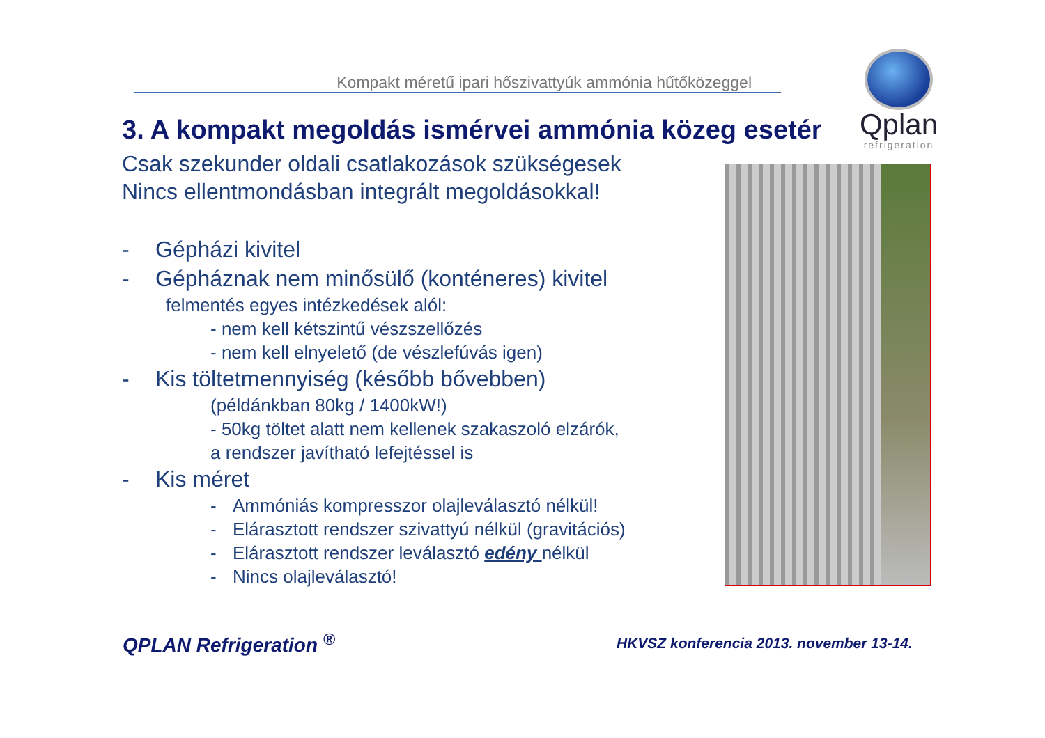Kompakt méretű ipari hőszivattyúk ammónia hűtőközeggel
Qplan
refrigeration
3. A kompakt megoldás ismérvei ammónia közeg esetér
Csak szekunder oldali csatlakozások szükségesek
Nincs ellentmondásban integrált megoldásokkal!
- Gépházi kivitel
- Gépháznak nem minősülő (konténeres) kivitel
felmentés egyes intézkedések alól:
- nem kell kétszintű vészszellőzés
- nem kell elnyelető (de vészlefúvás igen)
- Kis töltetmennyiség (később bővebben)
(példánkban 80kg / 1400kW!)
- 50kg töltet alatt nem kellenek szakaszoló elzárók,
a rendszer javítható lefejtéssel is
- Kis méret
- Ammóniás kompresszor olajleválasztó nélkül!
- Elárasztott rendszer szivattyú nélkül (gravitációs)
- Elárasztott rendszer leválasztó edény nélkül
- Nincs olajleválasztó!
QPLAN Refrigeration <sup>®</sup>
HKVSZ konferencia 2013. november 13-14.